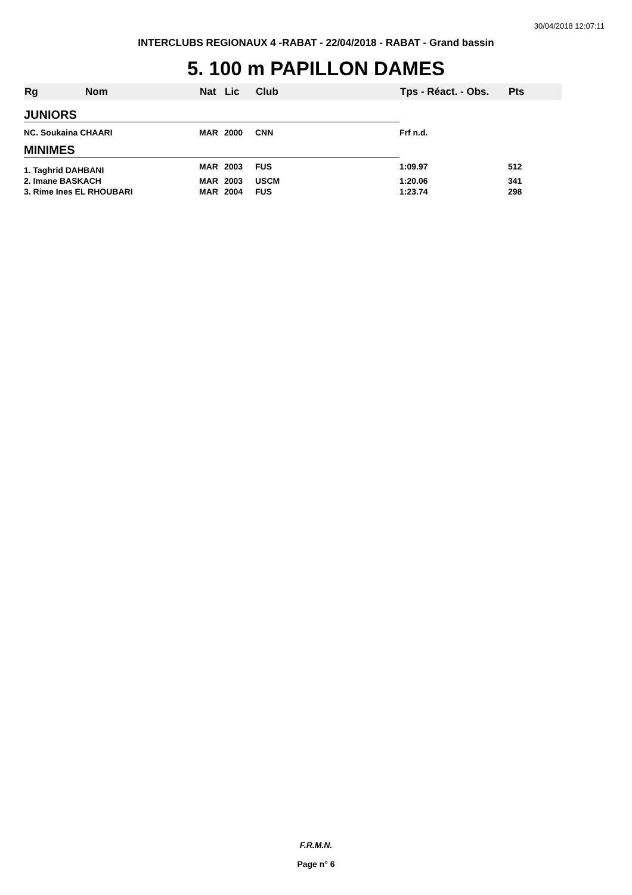30/04/2018 12:07:11
INTERCLUBS REGIONAUX 4 -RABAT - 22/04/2018 - RABAT - Grand bassin
5. 100 m PAPILLON DAMES
| Rg | Nom | Nat | Lic | Club | Tps - Réact. - Obs. | Pts |
| --- | --- | --- | --- | --- | --- | --- |
| JUNIORS | | | | | | |
| NC. Soukaina CHAARI | | MAR | 2000 | CNN | Frf n.d. | |
| MINIMES | | | | | | |
| 1. Taghrid DAHBANI | | MAR | 2003 | FUS | 1:09.97 | 512 |
| 2. Imane BASKACH | | MAR | 2003 | USCM | 1:20.06 | 341 |
| 3. Rime Ines EL RHOUBARI | | MAR | 2004 | FUS | 1:23.74 | 298 |
F.R.M.N.
Page n° 6